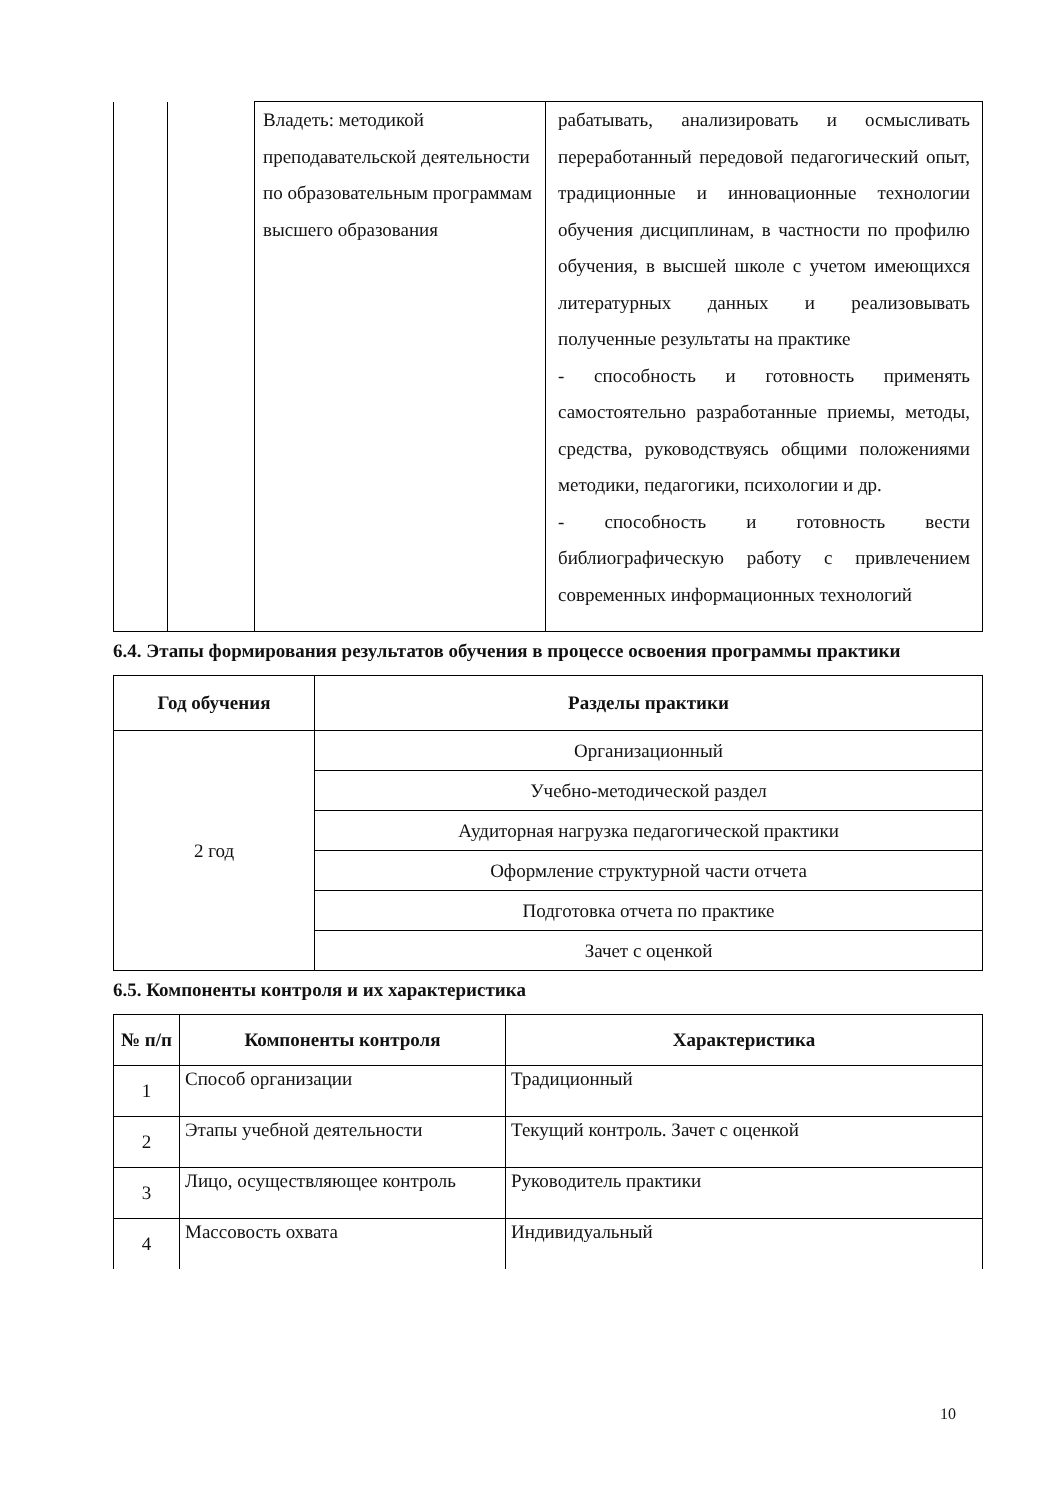| | | Владеть: методикой преподавательской деятельности по образовательным программам высшего образования | рабатывать, анализировать и осмысливать переработанный передовой педагогический опыт, традиционные и инновационные технологии обучения дисциплинам, в частности по профилю обучения, в высшей школе с учетом имеющихся литературных данных и реализовывать полученные результаты на практике - способность и готовность применять самостоятельно разработанные приемы, методы, средства, руководствуясь общими положениями методики, педагогики, психологии и др. - способность и готовность вести библиографическую работу с привлечением современных информационных технологий |
6.4. Этапы формирования результатов обучения в процессе освоения программы практики
| Год обучения | Разделы практики |
| --- | --- |
| 2 год | Организационный |
| | Учебно-методической раздел |
| | Аудиторная нагрузка педагогической практики |
| | Оформление структурной части отчета |
| | Подготовка отчета по практике |
| | Зачет с оценкой |
6.5. Компоненты контроля и их характеристика
| № п/п | Компоненты контроля | Характеристика |
| --- | --- | --- |
| 1 | Способ организации | Традиционный |
| 2 | Этапы учебной деятельности | Текущий контроль. Зачет с оценкой |
| 3 | Лицо, осуществляющее контроль | Руководитель практики |
| 4 | Массовость охвата | Индивидуальный |
10